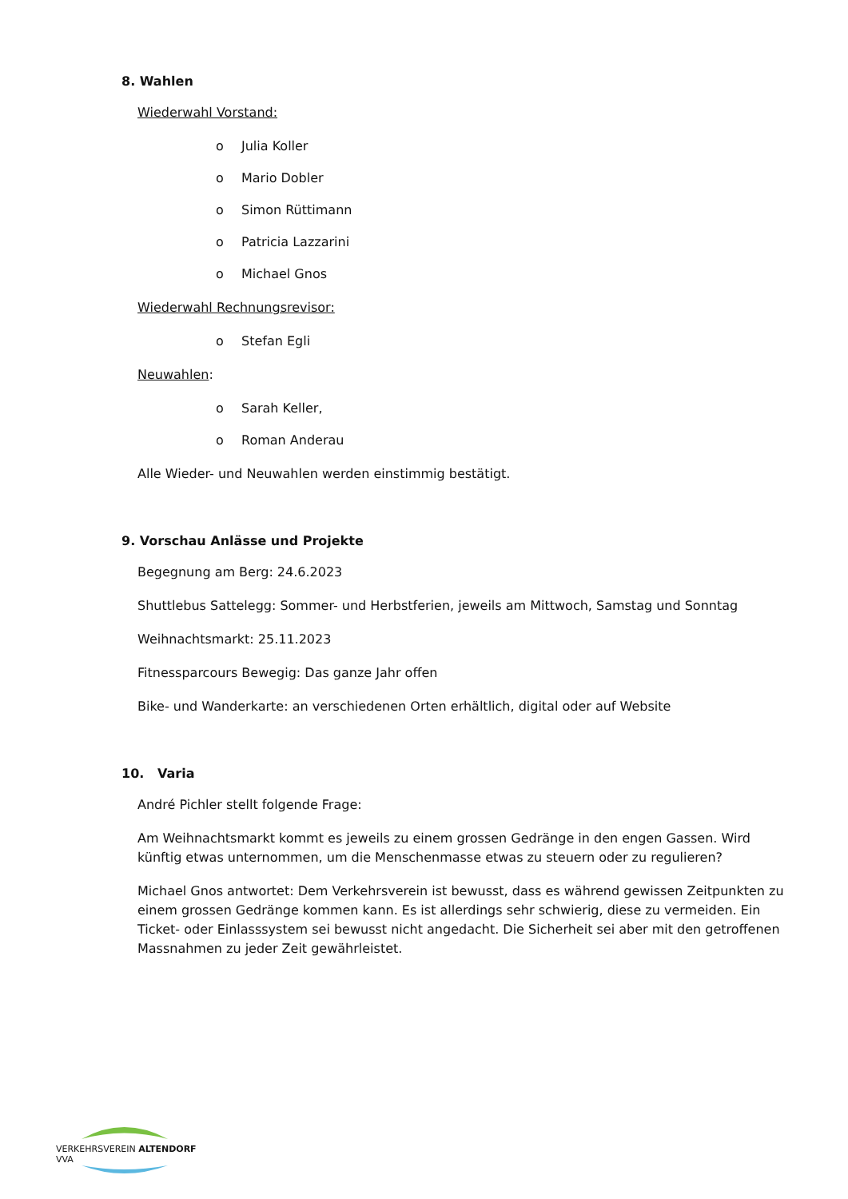8. Wahlen
Wiederwahl Vorstand:
o Julia Koller
o Mario Dobler
o Simon Rüttimann
o Patricia Lazzarini
o Michael Gnos
Wiederwahl Rechnungsrevisor:
o Stefan Egli
Neuwahlen:
o Sarah Keller,
o Roman Anderau
Alle Wieder- und Neuwahlen werden einstimmig bestätigt.
9. Vorschau Anlässe und Projekte
Begegnung am Berg: 24.6.2023
Shuttlebus Sattelegg: Sommer- und Herbstferien, jeweils am Mittwoch, Samstag und Sonntag
Weihnachtsmarkt: 25.11.2023
Fitnessparcours Bewegig: Das ganze Jahr offen
Bike- und Wanderkarte: an verschiedenen Orten erhältlich, digital oder auf Website
10. Varia
André Pichler stellt folgende Frage:
Am Weihnachtsmarkt kommt es jeweils zu einem grossen Gedränge in den engen Gassen. Wird künftig etwas unternommen, um die Menschenmasse etwas zu steuern oder zu regulieren?
Michael Gnos antwortet: Dem Verkehrsverein ist bewusst, dass es während gewissen Zeitpunkten zu einem grossen Gedränge kommen kann. Es ist allerdings sehr schwierig, diese zu vermeiden. Ein Ticket- oder Einlasssystem sei bewusst nicht angedacht. Die Sicherheit sei aber mit den getroffenen Massnahmen zu jeder Zeit gewährleistet.
VERKEHRSVEREIN ALTENDORF VVA